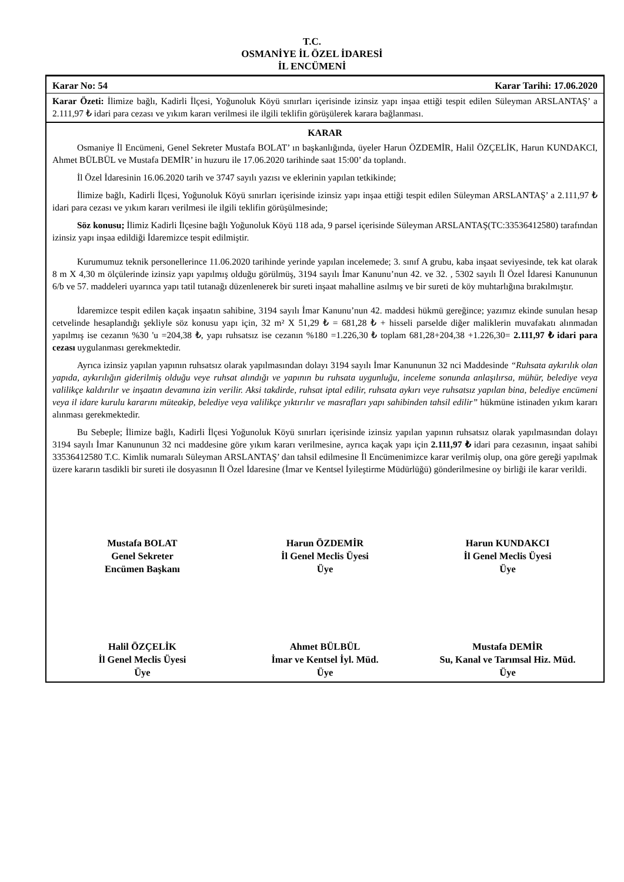T.C.
OSMANİYE İL ÖZEL İDARESİ
İL ENCÜMENİ
Karar No: 54 Karar Tarihi: 17.06.2020
Karar Özeti: İlimize bağlı, Kadirli İlçesi, Yoğunoluk Köyü sınırları içerisinde izinsiz yapı inşaa ettiği tespit edilen Süleyman ARSLANTAŞ’ a 2.111,97 ₺ idari para cezası ve yıkım kararı verilmesi ile ilgili teklifin görüşülerek karara bağlanması.
KARAR
Osmaniye İl Encümeni, Genel Sekreter Mustafa BOLAT’ ın başkanlığında, üyeler Harun ÖZDEMİR, Halil ÖZÇELİK, Harun KUNDAKCI, Ahmet BÜLBÜL ve Mustafa DEMİR’ in huzuru ile 17.06.2020 tarihinde saat 15:00’ da toplandı.
İl Özel İdaresinin 16.06.2020 tarih ve 3747 sayılı yazısı ve eklerinin yapılan tetkikinde;
İlimize bağlı, Kadirli İlçesi, Yoğunoluk Köyü sınırları içerisinde izinsiz yapı inşaa ettiği tespit edilen Süleyman ARSLANTAŞ’ a 2.111,97 ₺ idari para cezası ve yıkım kararı verilmesi ile ilgili teklifin görüşülmesinde;
Söz konusu; İlimiz Kadirli İlçesine bağlı Yoğunoluk Köyü 118 ada, 9 parsel içerisinde Süleyman ARSLANTAŞ(TC:33536412580) tarafından izinsiz yapı inşaa edildiği İdaremizce tespit edilmiştir.
Kurumumuz teknik personellerince 11.06.2020 tarihinde yerinde yapılan incelemede; 3. sınıf A grubu, kaba inşaat seviyesinde, tek kat olarak 8 m X 4,30 m ölçülerinde izinsiz yapı yapılmış olduğu görülmüş, 3194 sayılı İmar Kanunu’nun 42. ve 32. , 5302 sayılı İl Özel İdaresi Kanununun 6/b ve 57. maddeleri uyarınca yapı tatil tutanağı düzenlenerek bir sureti inşaat mahalline asılmış ve bir sureti de köy muhtarlığına bırakılmıştır.
İdaremizce tespit edilen kaçak inşaatın sahibine, 3194 sayılı İmar Kanunu’nun 42. maddesi hükmü gereğince; yazımız ekinde sunulan hesap cetvelinde hesaplandığı şekliyle söz konusu yapı için, 32 m² X 51,29 ₺ = 681,28 ₺ + hisseli parselde diğer maliklerin muvafakatı alınmadan yapılmış ise cezanın %30 'u =204,38 ₺, yapı ruhsatsız ise cezanın %180 =1.226,30 ₺ toplam 681,28+204,38 +1.226,30= 2.111,97 ₺ idari para cezası uygulanması gerekmektedir.
Ayrıca izinsiz yapılan yapının ruhsatsız olarak yapılmasından dolayı 3194 sayılı İmar Kanununun 32 nci Maddesinde “Ruhsata aykırılık olan yapıda, aykırılığın giderilmiş olduğu veye ruhsat alındığı ve yapının bu ruhsata uygunluğu, inceleme sonunda anlaşılırsa, mühür, belediye veya valilikçe kaldırılır ve inşaatın devamına izin verilir. Aksi takdirde, ruhsat iptal edilir, ruhsata aykırı veye ruhsatsız yapılan bina, belediye encümeni veya il idare kurulu kararını müteakip, belediye veya valilikçe yıktırılır ve masrafları yapı sahibinden tahsil edilir” hükmüne istinaden yıkım kararı alınması gerekmektedir.
Bu Sebeple; İlimize bağlı, Kadirli İlçesi Yoğunoluk Köyü sınırları içerisinde izinsiz yapılan yapının ruhsatsız olarak yapılmasından dolayı 3194 sayılı İmar Kanununun 32 nci maddesine göre yıkım kararı verilmesine, ayrıca kaçak yapı için 2.111,97 ₺ idari para cezasının, inşaat sahibi 33536412580 T.C. Kimlik numaralı Süleyman ARSLANTAŞ’ dan tahsil edilmesine İl Encümenimizce karar verilmiş olup, ona göre gereği yapılmak üzere kararın tasdikli bir sureti ile dosyasının İl Özel İdaresine (İmar ve Kentsel İyileştirme Müdürlüğü) gönderilmesine oy birliği ile karar verildi.
Mustafa BOLAT
Genel Sekreter
Encümen Başkanı
Harun ÖZDEMİR
İl Genel Meclis Üyesi
Üye
Harun KUNDAKCI
İl Genel Meclis Üyesi
Üye
Halil ÖZÇELİK
İl Genel Meclis Üyesi
Üye
Ahmet BÜLBÜL
İmar ve Kentsel İyl. Müd.
Üye
Mustafa DEMİR
Su, Kanal ve Tarımsal Hiz. Müd.
Üye